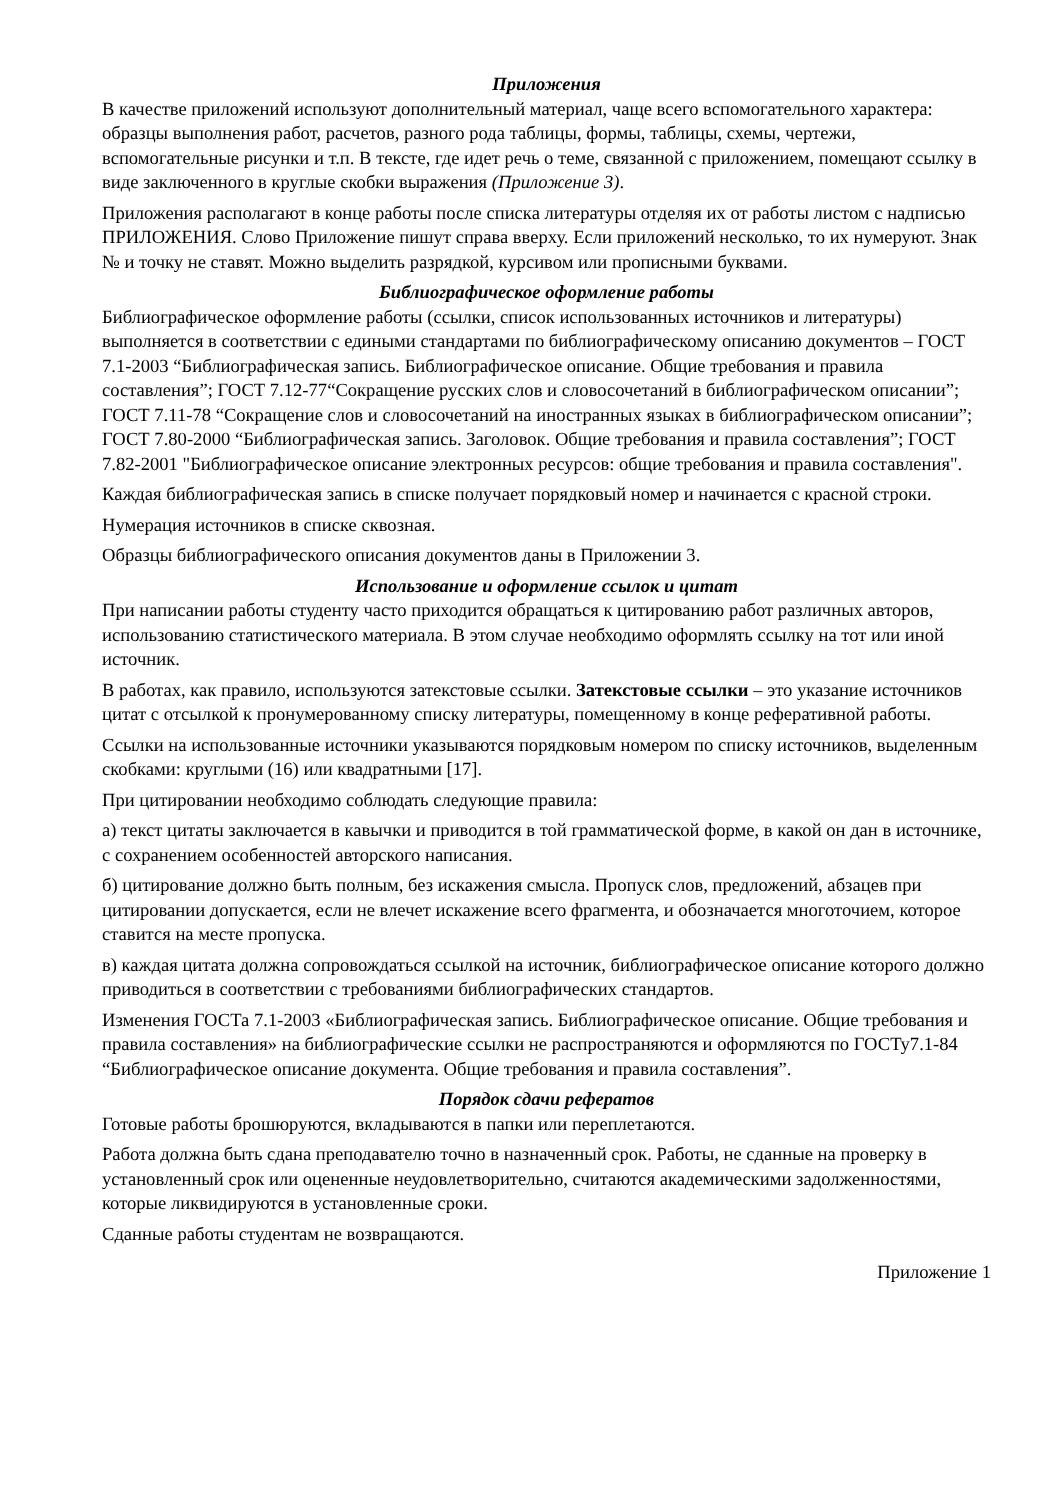Приложения
В качестве приложений используют дополнительный материал, чаще всего вспомогательного характера: образцы выполнения работ, расчетов, разного рода таблицы, формы, таблицы, схемы, чертежи, вспомогательные рисунки и т.п. В тексте, где идет речь о теме, связанной с приложением, помещают ссылку в виде заключенного в круглые скобки выражения (Приложение 3).
Приложения располагают в конце работы после списка литературы отделяя их от работы листом с надписью ПРИЛОЖЕНИЯ. Слово Приложение пишут справа вверху. Если приложений несколько, то их нумеруют. Знак № и точку не ставят. Можно выделить разрядкой, курсивом или прописными буквами.
Библиографическое оформление работы
Библиографическое оформление работы (ссылки, список использованных источников и литературы) выполняется в соответствии с едиными стандартами по библиографическому описанию документов – ГОСТ 7.1-2003 “Библиографическая запись. Библиографическое описание. Общие требования и правила составления”; ГОСТ 7.12-77“Сокращение русских слов и словосочетаний в библиографическом описании”; ГОСТ 7.11-78 “Сокращение слов и словосочетаний на иностранных языках в библиографическом описании”; ГОСТ 7.80-2000 “Библиографическая запись. Заголовок. Общие требования и правила составления”; ГОСТ 7.82-2001 "Библиографическое описание электронных ресурсов: общие требования и правила составления".
Каждая библиографическая запись в списке получает порядковый номер и начинается с красной строки.
Нумерация источников в списке сквозная.
Образцы библиографического описания документов даны в Приложении 3.
Использование и оформление ссылок и цитат
При написании работы студенту часто приходится обращаться к цитированию работ различных авторов, использованию статистического материала. В этом случае необходимо оформлять ссылку на тот или иной источник.
В работах, как правило, используются затекстовые ссылки. Затекстовые ссылки – это указание источников цитат с отсылкой к пронумерованному списку литературы, помещенному в конце реферативной работы.
Ссылки на использованные источники указываются порядковым номером по списку источников, выделенным скобками: круглыми (16) или квадратными [17].
При цитировании необходимо соблюдать следующие правила:
а) текст цитаты заключается в кавычки и приводится в той грамматической форме, в какой он дан в источнике, с сохранением особенностей авторского написания.
б) цитирование должно быть полным, без искажения смысла. Пропуск слов, предложений, абзацев при цитировании допускается, если не влечет искажение всего фрагмента, и обозначается многоточием, которое ставится на месте пропуска.
в) каждая цитата должна сопровождаться ссылкой на источник, библиографическое описание которого должно приводиться в соответствии с требованиями библиографических стандартов.
Изменения ГОСТа 7.1-2003 «Библиографическая запись. Библиографическое описание. Общие требования и правила составления» на библиографические ссылки не распространяются и оформляются по ГОСТу7.1-84 “Библиографическое описание документа. Общие требования и правила составления”.
Порядок сдачи рефератов
Готовые работы брошюруются, вкладываются в папки или переплетаются.
Работа должна быть сдана преподавателю точно в назначенный срок. Работы, не сданные на проверку в установленный срок или оцененные неудовлетворительно, считаются академическими задолженностями, которые ликвидируются в установленные сроки.
Сданные работы студентам не возвращаются.
Приложение 1